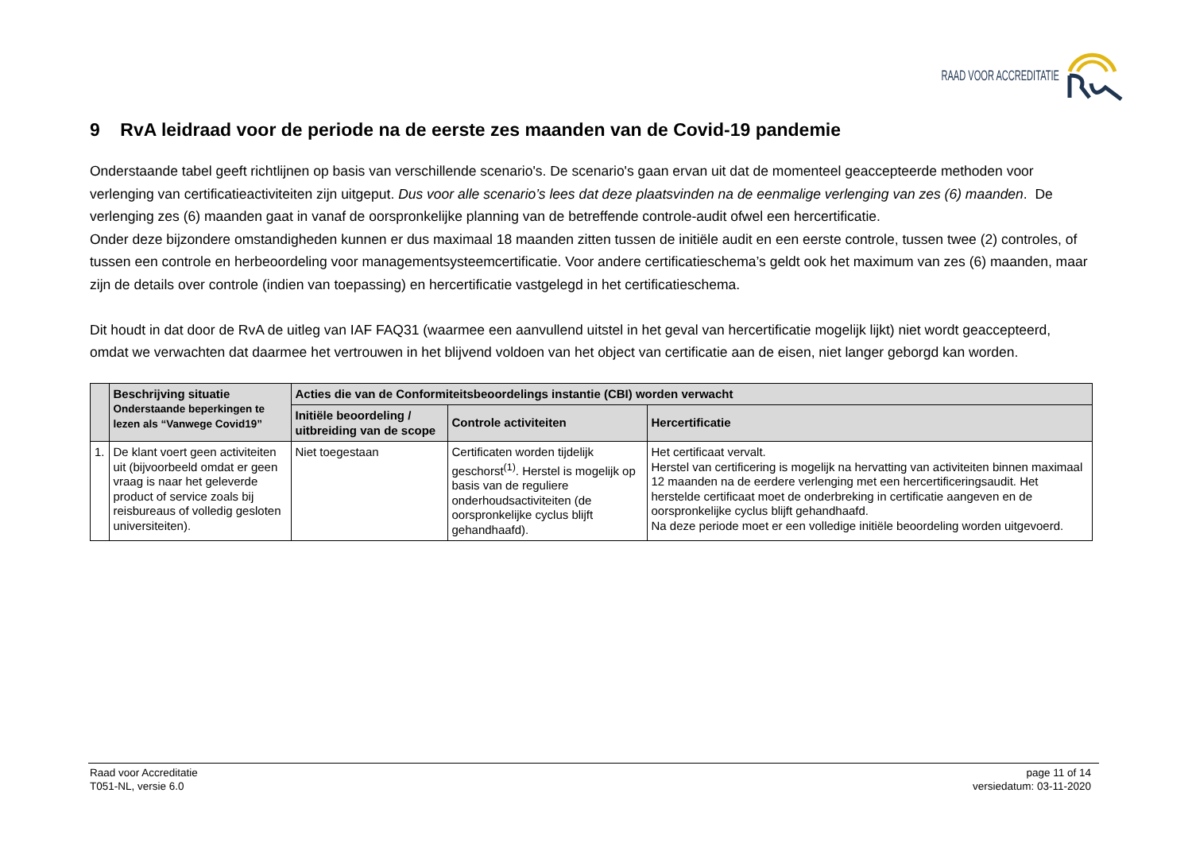RAAD VOOR ACCREDITATIE
9 RvA leidraad voor de periode na de eerste zes maanden van de Covid-19 pandemie
Onderstaande tabel geeft richtlijnen op basis van verschillende scenario's. De scenario's gaan ervan uit dat de momenteel geaccepteerde methoden voor verlenging van certificatieactiviteiten zijn uitgeput. Dus voor alle scenario’s lees dat deze plaatsvinden na de eenmalige verlenging van zes (6) maanden. De verlenging zes (6) maanden gaat in vanaf de oorspronkelijke planning van de betreffende controle-audit ofwel een hercertificatie.
Onder deze bijzondere omstandigheden kunnen er dus maximaal 18 maanden zitten tussen de initiële audit en een eerste controle, tussen twee (2) controles, of tussen een controle en herbeoordeling voor managementsysteemcertificatie. Voor andere certificatieschema’s geldt ook het maximum van zes (6) maanden, maar zijn de details over controle (indien van toepassing) en hercertificatie vastgelegd in het certificatieschema.
Dit houdt in dat door de RvA de uitleg van IAF FAQ31 (waarmee een aanvullend uitstel in het geval van hercertificatie mogelijk lijkt) niet wordt geaccepteerd, omdat we verwachten dat daarmee het vertrouwen in het blijvend voldoen van het object van certificatie aan de eisen, niet langer geborgd kan worden.
| | Beschrijving situatie Onderstaande beperkingen te lezen als “Vanwege Covid19” | Acties die van de Conformiteitsbeoordelings instantie (CBI) worden verwacht | | |
| --- | --- | --- | --- | --- |
| | | Initiële beoordeling / uitbreiding van de scope | Controle activiteiten | Hercertificatie |
| 1. | De klant voert geen activiteiten uit (bijvoorbeeld omdat er geen vraag is naar het geleverde product of service zoals bij reisbureaus of volledig gesloten universiteiten). | Niet toegestaan | Certificaten worden tijdelijk geschorst<sup>(1)</sup>. Herstel is mogelijk op basis van de reguliere onderhoudsactiviteiten (de oorspronkelijke cyclus blijft gehandhaafd). | Het certificaat vervalt. Herstel van certificering is mogelijk na hervatting van activiteiten binnen maximaal 12 maanden na de eerdere verlenging met een hercertificeringsaudit. Het herstelde certificaat moet de onderbreking in certificatie aangeven en de oorspronkelijke cyclus blijft gehandhaafd. Na deze periode moet er een volledige initiële beoordeling worden uitgevoerd. |
Raad voor Accreditatie
T051-NL, versie 6.0
page 11 of 14
versiedatum: 03-11-2020